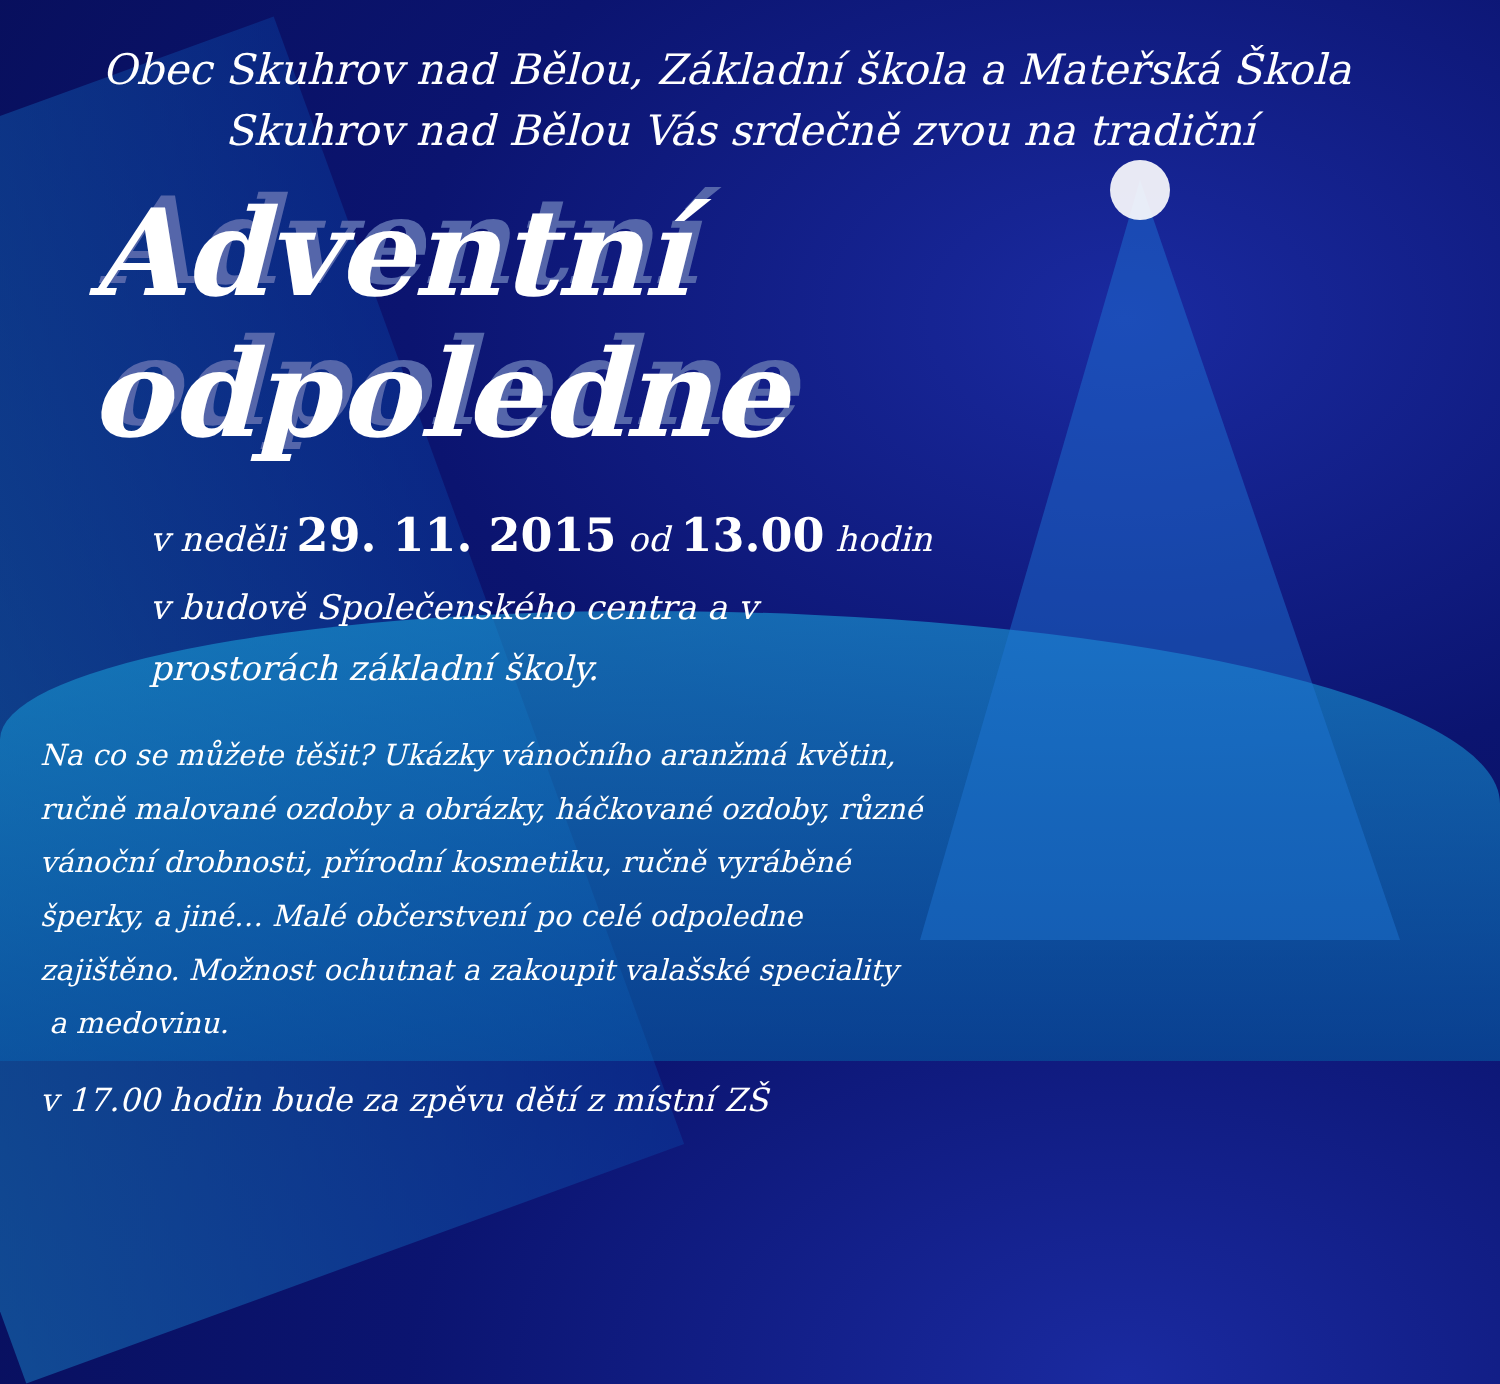Obec Skuhrov nad Bělou, Základní škola a Mateřská Škola Skuhrov nad Bělou Vás srdečně zvou na tradiční
Adventní odpoledne
v neděli 29. 11. 2015 od 13.00 hodin
v budově Společenského centra a v prostorách základní školy.
Na co se můžete těšit? Ukázky vánočního aranžmá květin, ručně malované ozdoby a obrázky, háčkované ozdoby, různé vánoční drobnosti, přírodní kosmetiku, ručně vyráběné šperky, a jiné… Malé občerstvení po celé odpoledne zajištěno. Možnost ochutnat a zakoupit valašské speciality
a medovinu.
v 17.00 hodin bude za zpěvu dětí z místní ZŠ